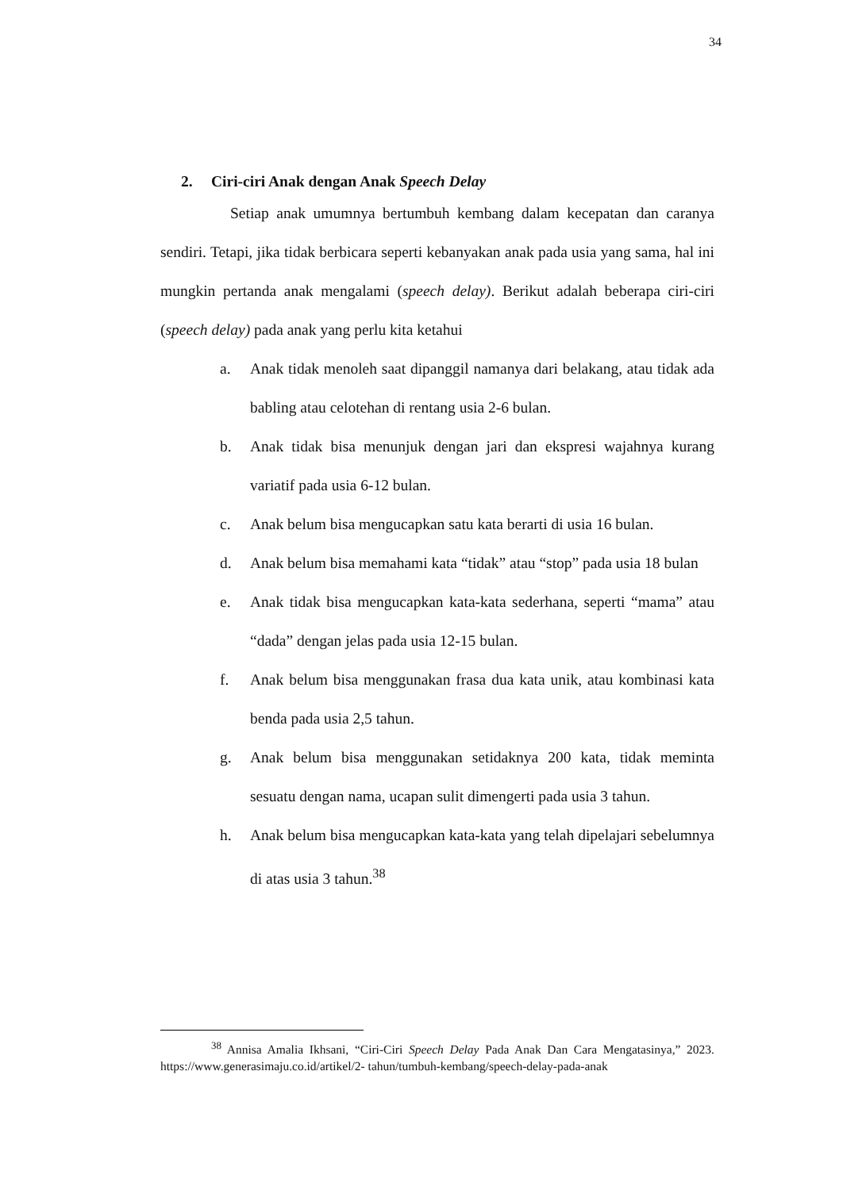34
2. Ciri-ciri Anak dengan Anak Speech Delay
Setiap anak umumnya bertumbuh kembang dalam kecepatan dan caranya sendiri. Tetapi, jika tidak berbicara seperti kebanyakan anak pada usia yang sama, hal ini mungkin pertanda anak mengalami (speech delay). Berikut adalah beberapa ciri-ciri (speech delay) pada anak yang perlu kita ketahui
a. Anak tidak menoleh saat dipanggil namanya dari belakang, atau tidak ada babling atau celotehan di rentang usia 2-6 bulan.
b. Anak tidak bisa menunjuk dengan jari dan ekspresi wajahnya kurang variatif pada usia 6-12 bulan.
c. Anak belum bisa mengucapkan satu kata berarti di usia 16 bulan.
d. Anak belum bisa memahami kata “tidak” atau “stop” pada usia 18 bulan
e. Anak tidak bisa mengucapkan kata-kata sederhana, seperti “mama” atau “dada” dengan jelas pada usia 12-15 bulan.
f. Anak belum bisa menggunakan frasa dua kata unik, atau kombinasi kata benda pada usia 2,5 tahun.
g. Anak belum bisa menggunakan setidaknya 200 kata, tidak meminta sesuatu dengan nama, ucapan sulit dimengerti pada usia 3 tahun.
h. Anak belum bisa mengucapkan kata-kata yang telah dipelajari sebelumnya di atas usia 3 tahun.<sup>38</sup>
<sup>38</sup> Annisa Amalia Ikhsani, “Ciri-Ciri Speech Delay Pada Anak Dan Cara Mengatasinya,” 2023. https://www.generasimaju.co.id/artikel/2- tahun/tumbuh-kembang/speech-delay-pada-anak